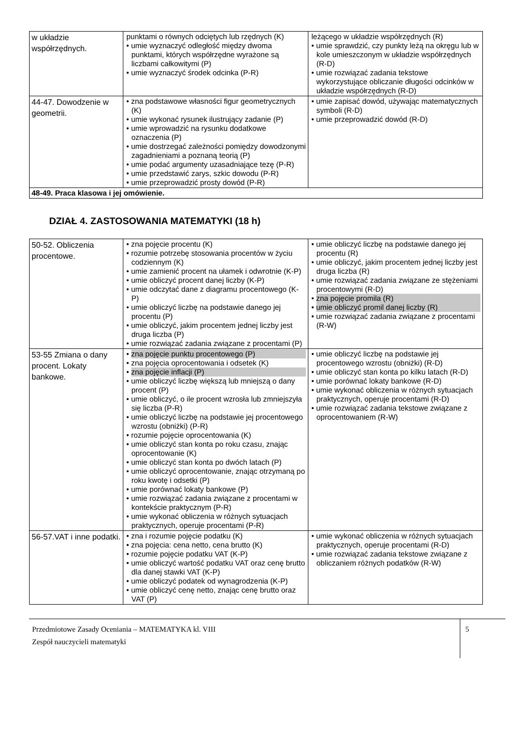| w układzie współrzędnych. | punktami o równych odciętych lub rzędnych (K) • umie wyznaczyć odległość między dwoma punktami, których współrzędne wyrażone są liczbami całkowitymi (P) • umie wyznaczyć środek odcinka (P-R) | leżącego w układzie współrzędnych (R) • umie sprawdzić, czy punkty leżą na okręgu lub w kole umieszczonym w układzie współrzędnych (R-D) • umie rozwiązać zadania tekstowe wykorzystujące obliczanie długości odcinków w układzie współrzędnych (R-D) |
| 44-47. Dowodzenie w geometrii. | • zna podstawowe własności figur geometrycznych (K) • umie wykonać rysunek ilustrujący zadanie (P) • umie wprowadzić na rysunku dodatkowe oznaczenia (P) • umie dostrzegać zależności pomiędzy dowodzonymi zagadnieniami a poznaną teorią (P) • umie podać argumenty uzasadniające tezę (P-R) • umie przedstawić zarys, szkic dowodu (P-R) • umie przeprowadzić prosty dowód (P-R) | • umie zapisać dowód, używając matematycznych symboli (R-D) • umie przeprowadzić dowód (R-D) |
| 48-49. Praca klasowa i jej omówienie. | | |
DZIAŁ 4. ZASTOSOWANIA MATEMATYKI (18 h)
| 50-52. Obliczenia procentowe. | • zna pojęcie procentu (K) • rozumie potrzebę stosowania procentów w życiu codziennym (K) • umie zamienić procent na ułamek i odwrotnie (K-P) • umie obliczyć procent danej liczby (K-P) • umie odczytać dane z diagramu procentowego (K-P) • umie obliczyć liczbę na podstawie danego jej procentu (P) • umie obliczyć, jakim procentem jednej liczby jest druga liczba (P) • umie rozwiązać zadania związane z procentami (P) | • umie obliczyć liczbę na podstawie danego jej procentu (R) • umie obliczyć, jakim procentem jednej liczby jest druga liczba (R) • umie rozwiązać zadania związane ze stężeniami procentowymi (R-D) • zna pojęcie promila (R) • umie obliczyć promil danej liczby (R) • umie rozwiązać zadania związane z procentami (R-W) |
| 53-55 Zmiana o dany procent. Lokaty bankowe. | • zna pojęcie punktu procentowego (P) • zna pojęcia oprocentowania i odsetek (K) • zna pojęcie inflacji (P) • umie obliczyć liczbę większą lub mniejszą o dany procent (P) • umie obliczyć, o ile procent wzrosła lub zmniejszyła się liczba (P-R) • umie obliczyć liczbę na podstawie jej procentowego wzrostu (obniżki) (P-R) • rozumie pojęcie oprocentowania (K) • umie obliczyć stan konta po roku czasu, znając oprocentowanie (K) • umie obliczyć stan konta po dwóch latach (P) • umie obliczyć oprocentowanie, znając otrzymaną po roku kwotę i odsetki (P) • umie porównać lokaty bankowe (P) • umie rozwiązać zadania związane z procentami w kontekście praktycznym (P-R) • umie wykonać obliczenia w różnych sytuacjach praktycznych, operuje procentami (P-R) | • umie obliczyć liczbę na podstawie jej procentowego wzrostu (obniżki) (R-D) • umie obliczyć stan konta po kilku latach (R-D) • umie porównać lokaty bankowe (R-D) • umie wykonać obliczenia w różnych sytuacjach praktycznych, operuje procentami (R-D) • umie rozwiązać zadania tekstowe związane z oprocentowaniem (R-W) |
| 56-57.VAT i inne podatki. | • zna i rozumie pojęcie podatku (K) • zna pojęcia: cena netto, cena brutto (K) • rozumie pojęcie podatku VAT (K-P) • umie obliczyć wartość podatku VAT oraz cenę brutto dla danej stawki VAT (K-P) • umie obliczyć podatek od wynagrodzenia (K-P) • umie obliczyć cenę netto, znając cenę brutto oraz VAT (P) | • umie wykonać obliczenia w różnych sytuacjach praktycznych, operuje procentami (R-D) • umie rozwiązać zadania tekstowe związane z obliczaniem różnych podatków (R-W) |
Przedmiotowe Zasady Oceniania – MATEMATYKA kl. VIII
Zespół nauczycieli matematyki
5